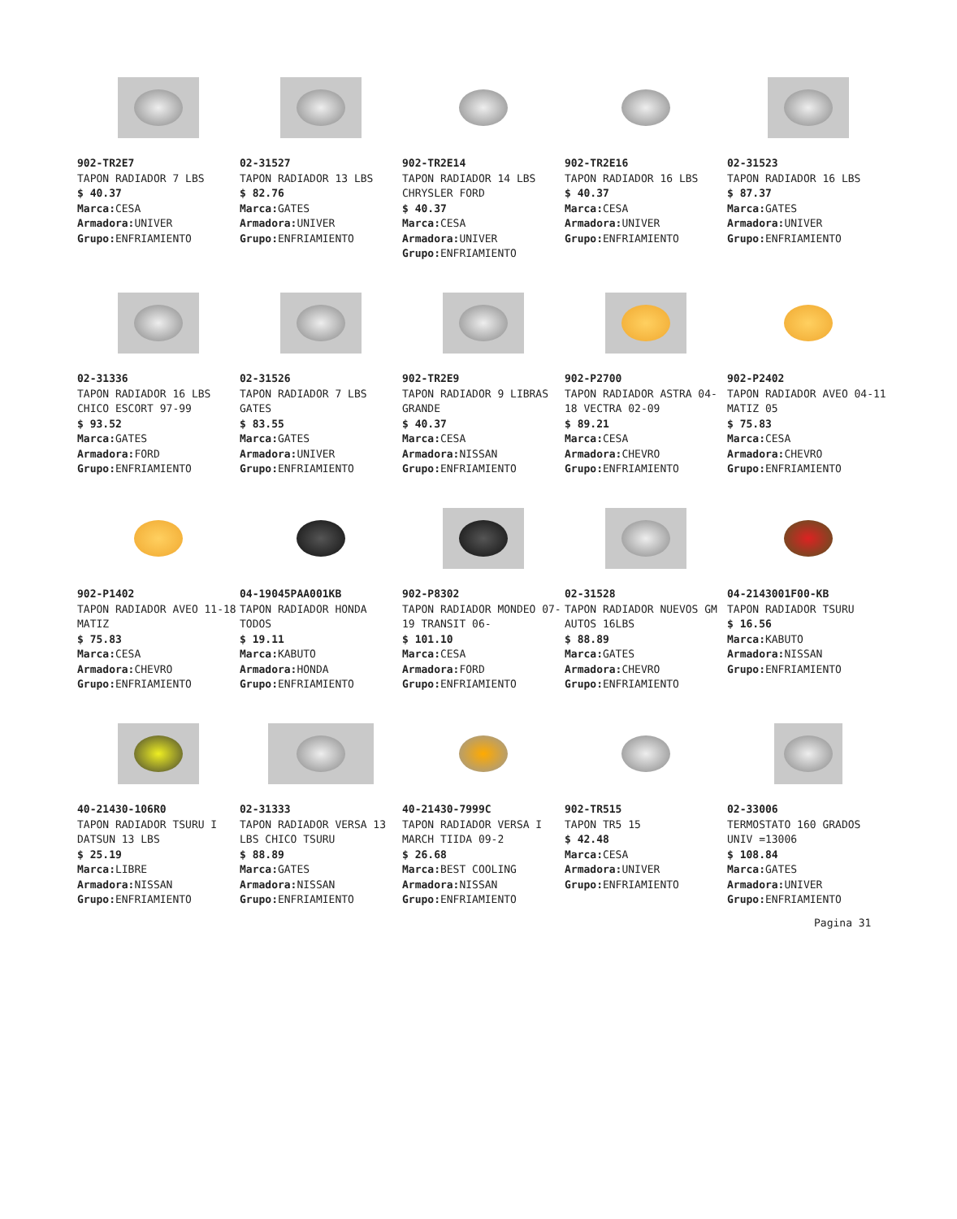902-TR2E7
TAPON RADIADOR 7 LBS
$ 40.37
Marca: CESA
Armadora: UNIVER
Grupo: ENFRIAMIENTO
02-31527
TAPON RADIADOR 13 LBS
$ 82.76
Marca: GATES
Armadora: UNIVER
Grupo: ENFRIAMIENTO
902-TR2E14
TAPON RADIADOR 14 LBS CHRYSLER FORD
$ 40.37
Marca: CESA
Armadora: UNIVER
Grupo: ENFRIAMIENTO
902-TR2E16
TAPON RADIADOR 16 LBS
$ 40.37
Marca: CESA
Armadora: UNIVER
Grupo: ENFRIAMIENTO
02-31523
TAPON RADIADOR 16 LBS
$ 87.37
Marca: GATES
Armadora: UNIVER
Grupo: ENFRIAMIENTO
02-31336
TAPON RADIADOR 16 LBS CHICO ESCORT 97-99
$ 93.52
Marca: GATES
Armadora: FORD
Grupo: ENFRIAMIENTO
02-31526
TAPON RADIADOR 7 LBS GATES
$ 83.55
Marca: GATES
Armadora: UNIVER
Grupo: ENFRIAMIENTO
902-TR2E9
TAPON RADIADOR 9 LIBRAS GRANDE
$ 40.37
Marca: CESA
Armadora: NISSAN
Grupo: ENFRIAMIENTO
902-P2700
TAPON RADIADOR ASTRA 04-18 VECTRA 02-09
$ 89.21
Marca: CESA
Armadora: CHEVRO
Grupo: ENFRIAMIENTO
902-P2402
TAPON RADIADOR AVEO 04-11 MATIZ 05
$ 75.83
Marca: CESA
Armadora: CHEVRO
Grupo: ENFRIAMIENTO
902-P1402
TAPON RADIADOR AVEO 11-18 MATIZ
$ 75.83
Marca: CESA
Armadora: CHEVRO
Grupo: ENFRIAMIENTO
04-19045PAA001KB
TAPON RADIADOR HONDA TODOS
$ 19.11
Marca: KABUTO
Armadora: HONDA
Grupo: ENFRIAMIENTO
902-P8302
TAPON RADIADOR MONDEO 07-19 TRANSIT 06-
$ 101.10
Marca: CESA
Armadora: FORD
Grupo: ENFRIAMIENTO
02-31528
TAPON RADIADOR NUEVOS GM AUTOS 16LBS
$ 88.89
Marca: GATES
Armadora: CHEVRO
Grupo: ENFRIAMIENTO
04-2143001F00-KB
TAPON RADIADOR TSURU
$ 16.56
Marca: KABUTO
Armadora: NISSAN
Grupo: ENFRIAMIENTO
40-21430-106R0
TAPON RADIADOR TSURU I DATSUN 13 LBS
$ 25.19
Marca: LIBRE
Armadora: NISSAN
Grupo: ENFRIAMIENTO
02-31333
TAPON RADIADOR VERSA 13 LBS CHICO TSURU
$ 88.89
Marca: GATES
Armadora: NISSAN
Grupo: ENFRIAMIENTO
40-21430-7999C
TAPON RADIADOR VERSA I MARCH TIIDA 09-2
$ 26.68
Marca: BEST COOLING
Armadora: NISSAN
Grupo: ENFRIAMIENTO
902-TR515
TAPON TR5 15
$ 42.48
Marca: CESA
Armadora: UNIVER
Grupo: ENFRIAMIENTO
02-33006
TERMOSTATO 160 GRADOS UNIV =13006
$ 108.84
Marca: GATES
Armadora: UNIVER
Grupo: ENFRIAMIENTO
Pagina 31